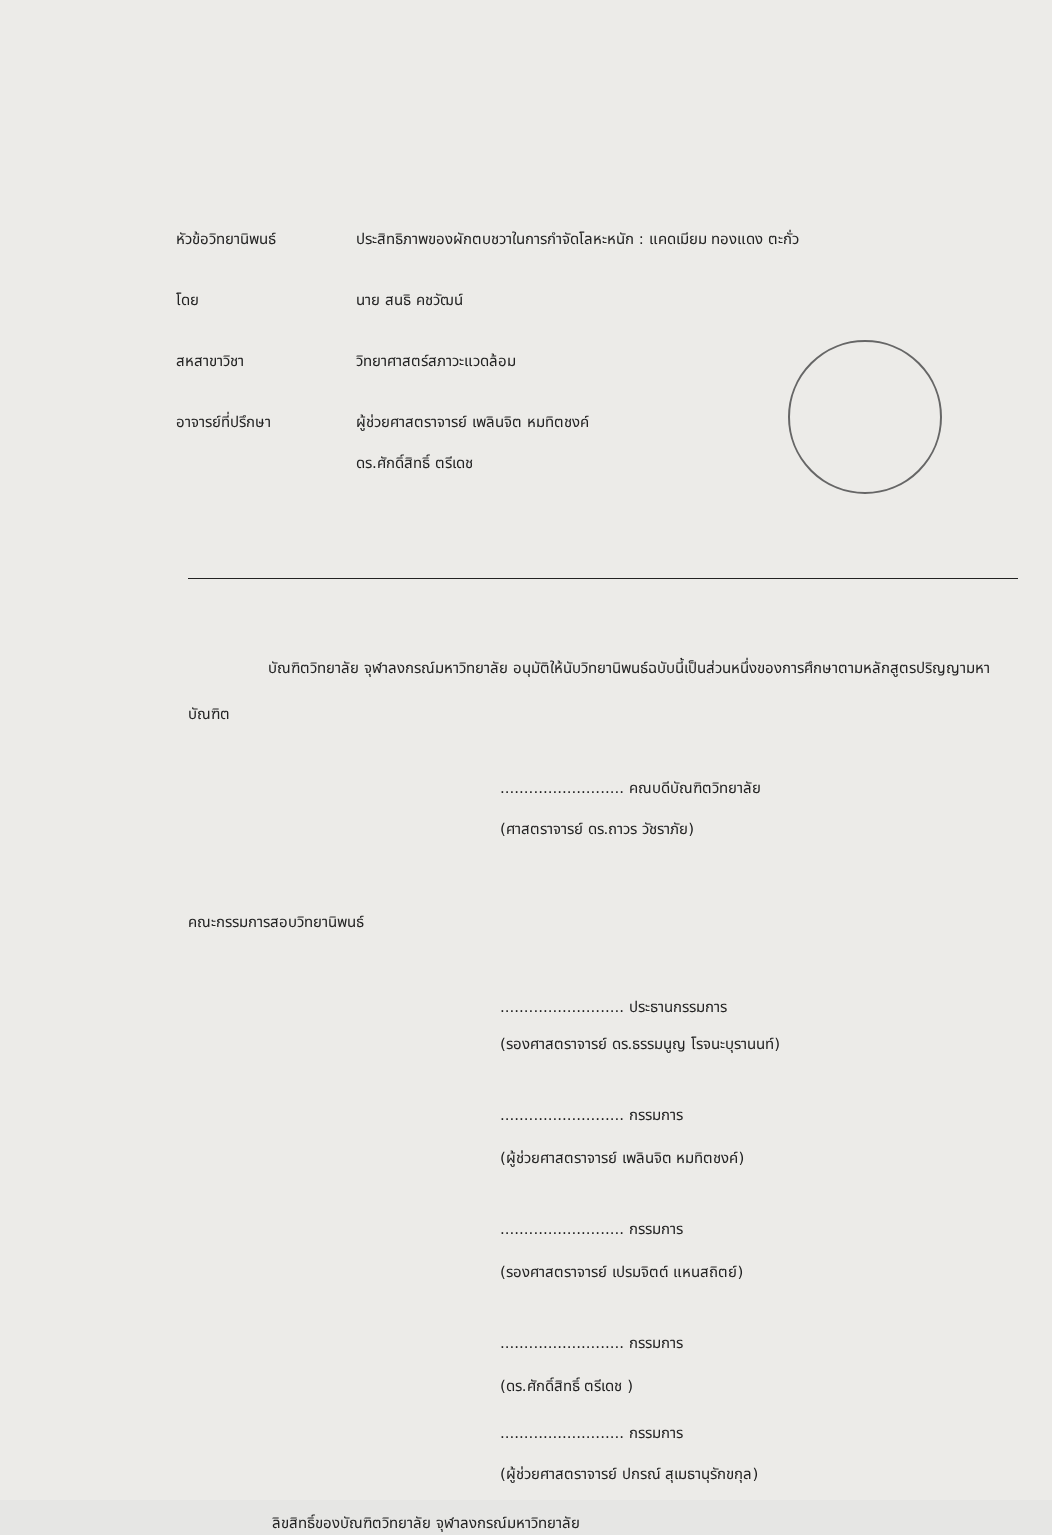หัวข้อวิทยานิพนธ์ ประสิทธิภาพของผักตบชวาในการกำจัดโลหะหนัก : แคดเมียม ทองแดง ตะกั่ว
โดย นาย สนธิ คชวัฒน์
สหสาขาวิชา วิทยาศาสตร์สภาวะแวดล้อม
อาจารย์ที่ปรึกษา ผู้ช่วยศาสตราจารย์ เพลินจิต หมทิตชงค์
ดร.ศักดิ์สิทธิ์ ตรีเดช
บัณฑิตวิทยาลัย จุฬาลงกรณ์มหาวิทยาลัย อนุมัติให้นับวิทยานิพนธ์ฉบับนี้เป็นส่วนหนึ่งของการศึกษาตามหลักสูตรปริญญามหาบัณฑิต
.......................... คณบดีบัณฑิตวิทยาลัย
(ศาสตราจารย์ ดร.ถาวร วัชราภัย)
คณะกรรมการสอบวิทยานิพนธ์
.......................... ประธานกรรมการ
(รองศาสตราจารย์ ดร.ธรรมนูญ โรจนะบุรานนท์)
.......................... กรรมการ
(ผู้ช่วยศาสตราจารย์ เพลินจิต หมทิตชงค์)
.......................... กรรมการ
(รองศาสตราจารย์ เปรมจิตต์ แหนสถิตย์)
.......................... กรรมการ
(ดร.ศักดิ์สิทธิ์ ตรีเดช )
.......................... กรรมการ
(ผู้ช่วยศาสตราจารย์ ปกรณ์ สุเมธานุรักขกุล)
ลิขสิทธิ์ของบัณฑิตวิทยาลัย จุฬาลงกรณ์มหาวิทยาลัย